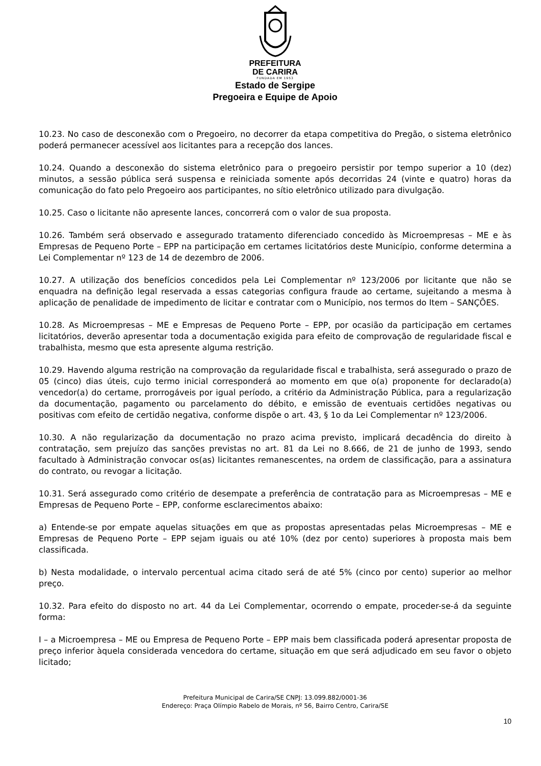PREFEITURA
DE CARIRA
FUNDADA EM 1953
Estado de Sergipe
Pregoeira e Equipe de Apoio
10.23. No caso de desconexão com o Pregoeiro, no decorrer da etapa competitiva do Pregão, o sistema eletrônico poderá permanecer acessível aos licitantes para a recepção dos lances.
10.24. Quando a desconexão do sistema eletrônico para o pregoeiro persistir por tempo superior a 10 (dez) minutos, a sessão pública será suspensa e reiniciada somente após decorridas 24 (vinte e quatro) horas da comunicação do fato pelo Pregoeiro aos participantes, no sítio eletrônico utilizado para divulgação.
10.25. Caso o licitante não apresente lances, concorrerá com o valor de sua proposta.
10.26. Também será observado e assegurado tratamento diferenciado concedido às Microempresas – ME e às Empresas de Pequeno Porte – EPP na participação em certames licitatórios deste Município, conforme determina a Lei Complementar nº 123 de 14 de dezembro de 2006.
10.27. A utilização dos benefícios concedidos pela Lei Complementar nº 123/2006 por licitante que não se enquadra na definição legal reservada a essas categorias configura fraude ao certame, sujeitando a mesma à aplicação de penalidade de impedimento de licitar e contratar com o Município, nos termos do Item – SANÇÕES.
10.28. As Microempresas – ME e Empresas de Pequeno Porte – EPP, por ocasião da participação em certames licitatórios, deverão apresentar toda a documentação exigida para efeito de comprovação de regularidade fiscal e trabalhista, mesmo que esta apresente alguma restrição.
10.29. Havendo alguma restrição na comprovação da regularidade fiscal e trabalhista, será assegurado o prazo de 05 (cinco) dias úteis, cujo termo inicial corresponderá ao momento em que o(a) proponente for declarado(a) vencedor(a) do certame, prorrogáveis por igual período, a critério da Administração Pública, para a regularização da documentação, pagamento ou parcelamento do débito, e emissão de eventuais certidões negativas ou positivas com efeito de certidão negativa, conforme dispõe o art. 43, § 1o da Lei Complementar nº 123/2006.
10.30. A não regularização da documentação no prazo acima previsto, implicará decadência do direito à contratação, sem prejuízo das sanções previstas no art. 81 da Lei no 8.666, de 21 de junho de 1993, sendo facultado à Administração convocar os(as) licitantes remanescentes, na ordem de classificação, para a assinatura do contrato, ou revogar a licitação.
10.31. Será assegurado como critério de desempate a preferência de contratação para as Microempresas – ME e Empresas de Pequeno Porte – EPP, conforme esclarecimentos abaixo:
a) Entende-se por empate aquelas situações em que as propostas apresentadas pelas Microempresas – ME e Empresas de Pequeno Porte – EPP sejam iguais ou até 10% (dez por cento) superiores à proposta mais bem classificada.
b) Nesta modalidade, o intervalo percentual acima citado será de até 5% (cinco por cento) superior ao melhor preço.
10.32. Para efeito do disposto no art. 44 da Lei Complementar, ocorrendo o empate, proceder-se-á da seguinte forma:
I – a Microempresa – ME ou Empresa de Pequeno Porte – EPP mais bem classificada poderá apresentar proposta de preço inferior àquela considerada vencedora do certame, situação em que será adjudicado em seu favor o objeto licitado;
Prefeitura Municipal de Carira/SE CNPJ: 13.099.882/0001-36
Endereço: Praça Olímpio Rabelo de Morais, nº 56, Bairro Centro, Carira/SE
10